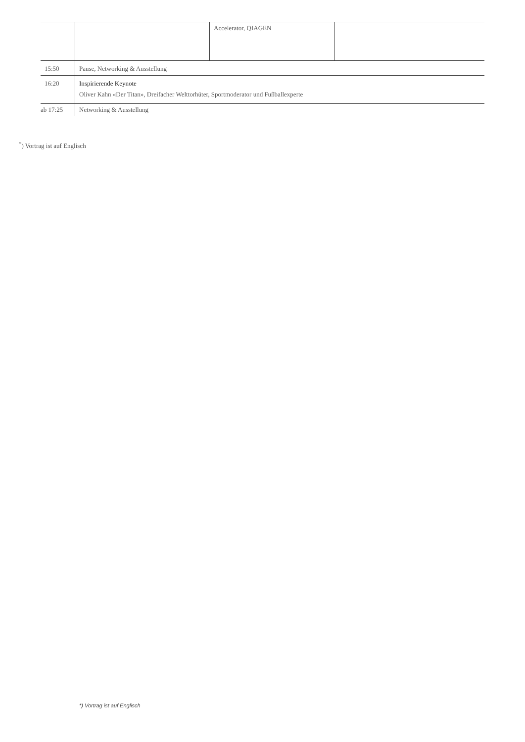| | | Accelerator, QIAGEN | |
| 15:50 | Pause, Networking & Ausstellung | | |
| 16:20 | Inspirierende Keynote Oliver Kahn «Der Titan», Dreifacher Welttorhüter, Sportmoderator und Fußballexperte | | |
| ab 17:25 | Networking & Ausstellung | | |
<sup>*</sup>) Vortrag ist auf Englisch
*) Vortrag ist auf Englisch